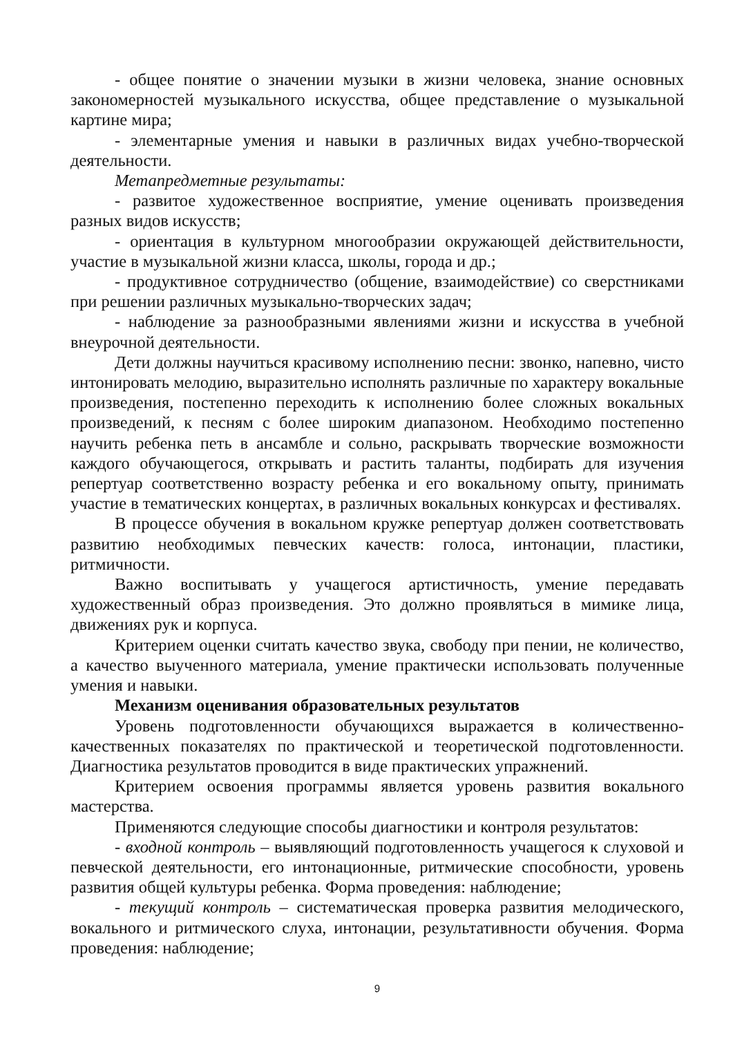- общее понятие о значении музыки в жизни человека, знание основных закономерностей музыкального искусства, общее представление о музыкальной картине мира;
- элементарные умения и навыки в различных видах учебно-творческой деятельности.
Метапредметные результаты:
- развитое художественное восприятие, умение оценивать произведения разных видов искусств;
- ориентация в культурном многообразии окружающей действительности, участие в музыкальной жизни класса, школы, города и др.;
- продуктивное сотрудничество (общение, взаимодействие) со сверстниками при решении различных музыкально-творческих задач;
- наблюдение за разнообразными явлениями жизни и искусства в учебной внеурочной деятельности.
Дети должны научиться красивому исполнению песни: звонко, напевно, чисто интонировать мелодию, выразительно исполнять различные по характеру вокальные произведения, постепенно переходить к исполнению более сложных вокальных произведений, к песням с более широким диапазоном. Необходимо постепенно научить ребенка петь в ансамбле и сольно, раскрывать творческие возможности каждого обучающегося, открывать и растить таланты, подбирать для изучения репертуар соответственно возрасту ребенка и его вокальному опыту, принимать участие в тематических концертах, в различных вокальных конкурсах и фестивалях.
В процессе обучения в вокальном кружке репертуар должен соответствовать развитию необходимых певческих качеств: голоса, интонации, пластики, ритмичности.
Важно воспитывать у учащегося артистичность, умение передавать художественный образ произведения. Это должно проявляться в мимике лица, движениях рук и корпуса.
Критерием оценки считать качество звука, свободу при пении, не количество, а качество выученного материала, умение практически использовать полученные умения и навыки.
Механизм оценивания образовательных результатов
Уровень подготовленности обучающихся выражается в количественно-качественных показателях по практической и теоретической подготовленности. Диагностика результатов проводится в виде практических упражнений.
Критерием освоения программы является уровень развития вокального мастерства.
Применяются следующие способы диагностики и контроля результатов:
- входной контроль – выявляющий подготовленность учащегося к слуховой и певческой деятельности, его интонационные, ритмические способности, уровень развития общей культуры ребенка. Форма проведения: наблюдение;
- текущий контроль – систематическая проверка развития мелодического, вокального и ритмического слуха, интонации, результативности обучения. Форма проведения: наблюдение;
9